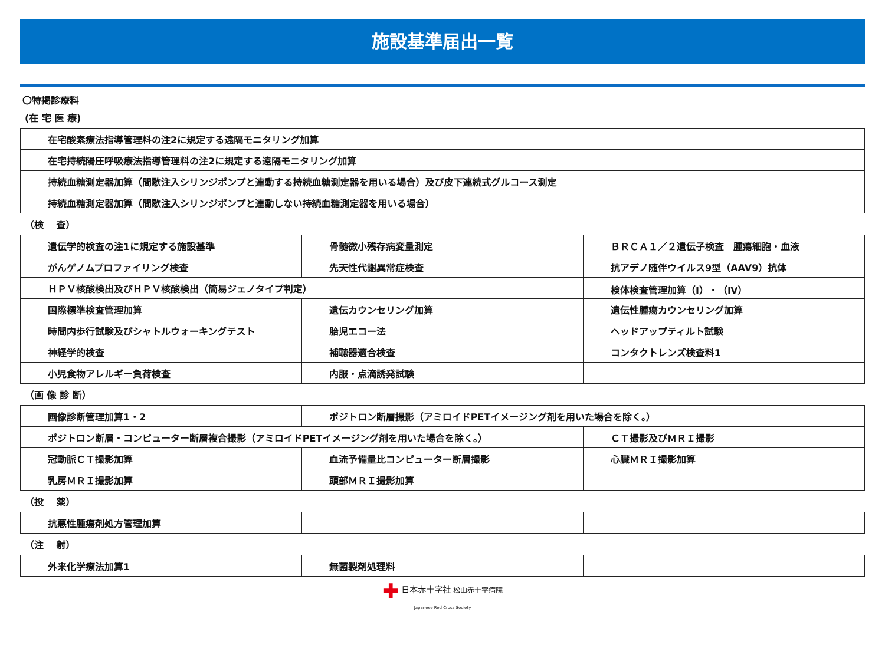施設基準届出一覧
〇特掲診療料
(在 宅 医 療)
| 在宅酸素療法指導管理料の注2に規定する遠隔モニタリング加算 |
| 在宅持続陽圧呼吸療法指導管理料の注2に規定する遠隔モニタリング加算 |
| 持続血糖測定器加算（間歇注入シリンジポンプと連動する持続血糖測定器を用いる場合）及び皮下連続式グルコース測定 |
| 持続血糖測定器加算（間歇注入シリンジポンプと連動しない持続血糖測定器を用いる場合） |
（検　 査）
| 遺伝学的検査の注1に規定する施設基準 | 骨髄微小残存病変量測定 | ＢＲＣＡ１／２遺伝子検査 腫瘍細胞・血液 |
| がんゲノムプロファイリング検査 | 先天性代謝異常症検査 | 抗アデノ随伴ウイルス9型（AAV9）抗体 |
| ＨＰＶ核酸検出及びＨＰＶ核酸検出（簡易ジェノタイプ判定） | | 検体検査管理加算（Ⅰ）・（Ⅳ） |
| 国際標準検査管理加算 | 遺伝カウンセリング加算 | 遺伝性腫瘍カウンセリング加算 |
| 時間内歩行試験及びシャトルウォーキングテスト | 胎児エコー法 | ヘッドアップティルト試験 |
| 神経学的検査 | 補聴器適合検査 | コンタクトレンズ検査料1 |
| 小児食物アレルギー負荷検査 | 内服・点滴誘発試験 | |
（画 像 診 断）
| 画像診断管理加算1・2 | ポジトロン断層撮影（アミロイドPETイメージング剤を用いた場合を除く。） | |
| ポジトロン断層・コンピューター断層複合撮影（アミロイドPETイメージング剤を用いた場合を除く。） | | ＣＴ撮影及びＭＲＩ撮影 |
| 冠動脈ＣＴ撮影加算 | 血流予備量比コンピューター断層撮影 | 心臓ＭＲＩ撮影加算 |
| 乳房ＭＲＩ撮影加算 | 頭部ＭＲＩ撮影加算 | |
（投　 薬）
| 抗悪性腫瘍剤処方管理加算 | | |
（注　 射）
| 外来化学療法加算1 | 無菌製剤処理料 | |
✚ 日本赤十字社 松山赤十字病院
Japanese Red Cross Society